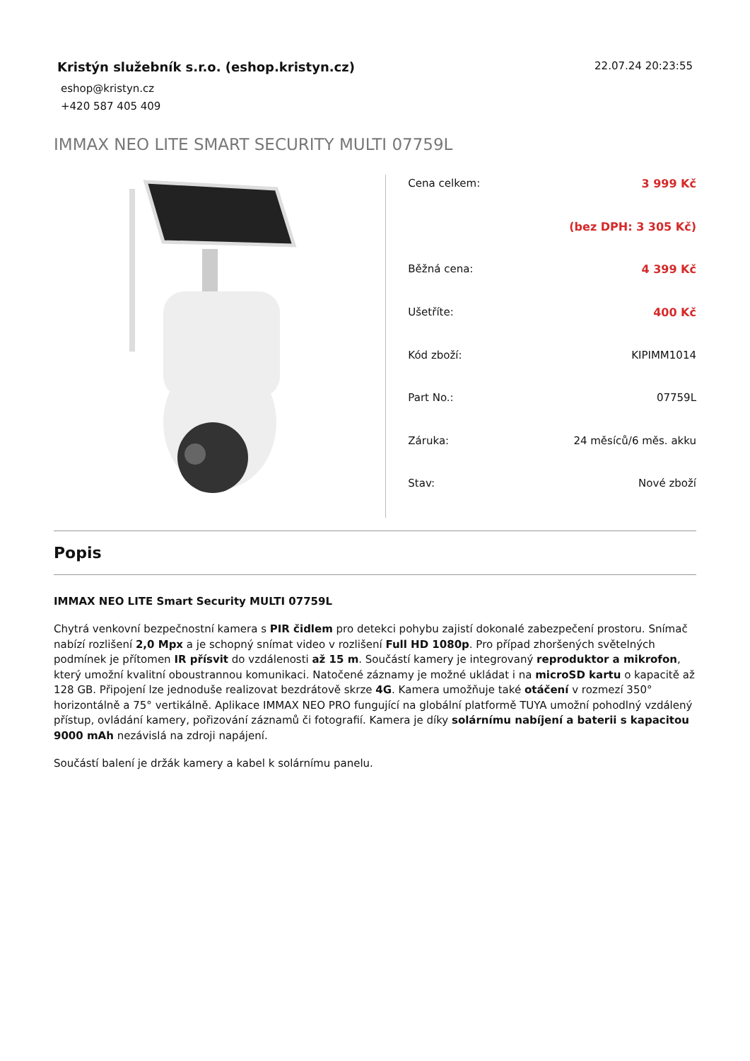Kristýn služebník s.r.o. (eshop.kristyn.cz)
22.07.24 20:23:55
eshop@kristyn.cz
+420 587 405 409
IMMAX NEO LITE SMART SECURITY MULTI 07759L
| Cena celkem: | 3 999 Kč |
| | (bez DPH: 3 305 Kč) |
| Běžná cena: | 4 399 Kč |
| Ušetříte: | 400 Kč |
| Kód zboží: | KIPIMM1014 |
| Part No.: | 07759L |
| Záruka: | 24 měsíců/6 měs. akku |
| Stav: | Nové zboží |
Popis
IMMAX NEO LITE Smart Security MULTI 07759L
Chytrá venkovní bezpečnostní kamera s PIR čidlem pro detekci pohybu zajistí dokonalé zabezpečení prostoru. Snímač nabízí rozlišení 2,0 Mpx a je schopný snímat video v rozlišení Full HD 1080p. Pro případ zhoršených světelných podmínek je přítomen IR přísvit do vzdálenosti až 15 m. Součástí kamery je integrovaný reproduktor a mikrofon, který umožní kvalitní oboustrannou komunikaci. Natočené záznamy je možné ukládat i na microSD kartu o kapacitě až 128 GB. Připojení lze jednoduše realizovat bezdrátově skrze 4G. Kamera umožňuje také otáčení v rozmezí 350° horizontálně a 75° vertikálně. Aplikace IMMAX NEO PRO fungující na globální platformě TUYA umožní pohodlný vzdálený přístup, ovládání kamery, pořizování záznamů či fotografií. Kamera je díky solárnímu nabíjení a baterii s kapacitou 9000 mAh nezávislá na zdroji napájení.
Součástí balení je držák kamery a kabel k solárnímu panelu.